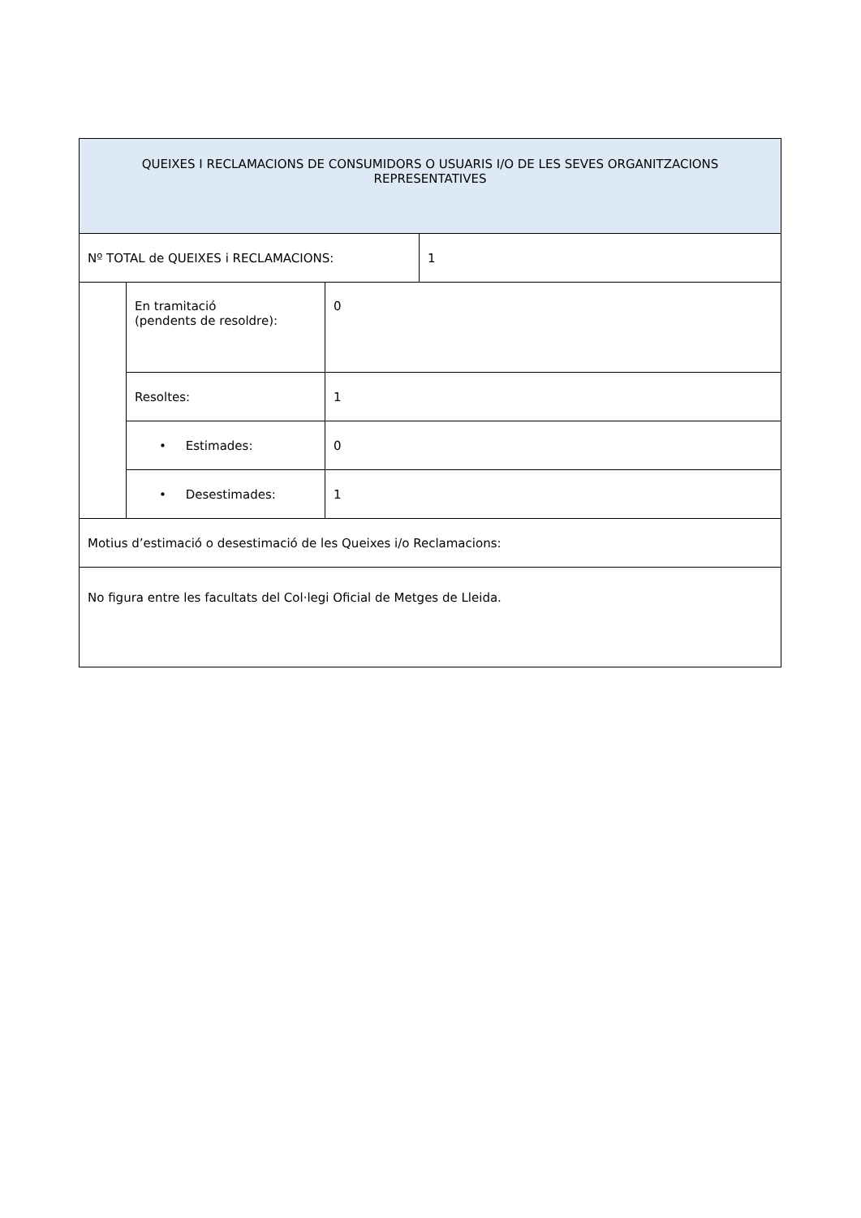| QUEIXES I RECLAMACIONS DE CONSUMIDORS O USUARIS I/O DE LES SEVES ORGANITZACIONS REPRESENTATIVES | | | |
| Nº TOTAL de QUEIXES i RECLAMACIONS: | | | 1 |
| | En tramitació (pendents de resoldre): | 0 | |
| | Resoltes: | 1 | |
| | • Estimades: | 0 | |
| | • Desestimades: | 1 | |
| Motius d’estimació o desestimació de les Queixes i/o Reclamacions: | | | |
| No figura entre les facultats del Col·legi Oficial de Metges de Lleida. | | | |